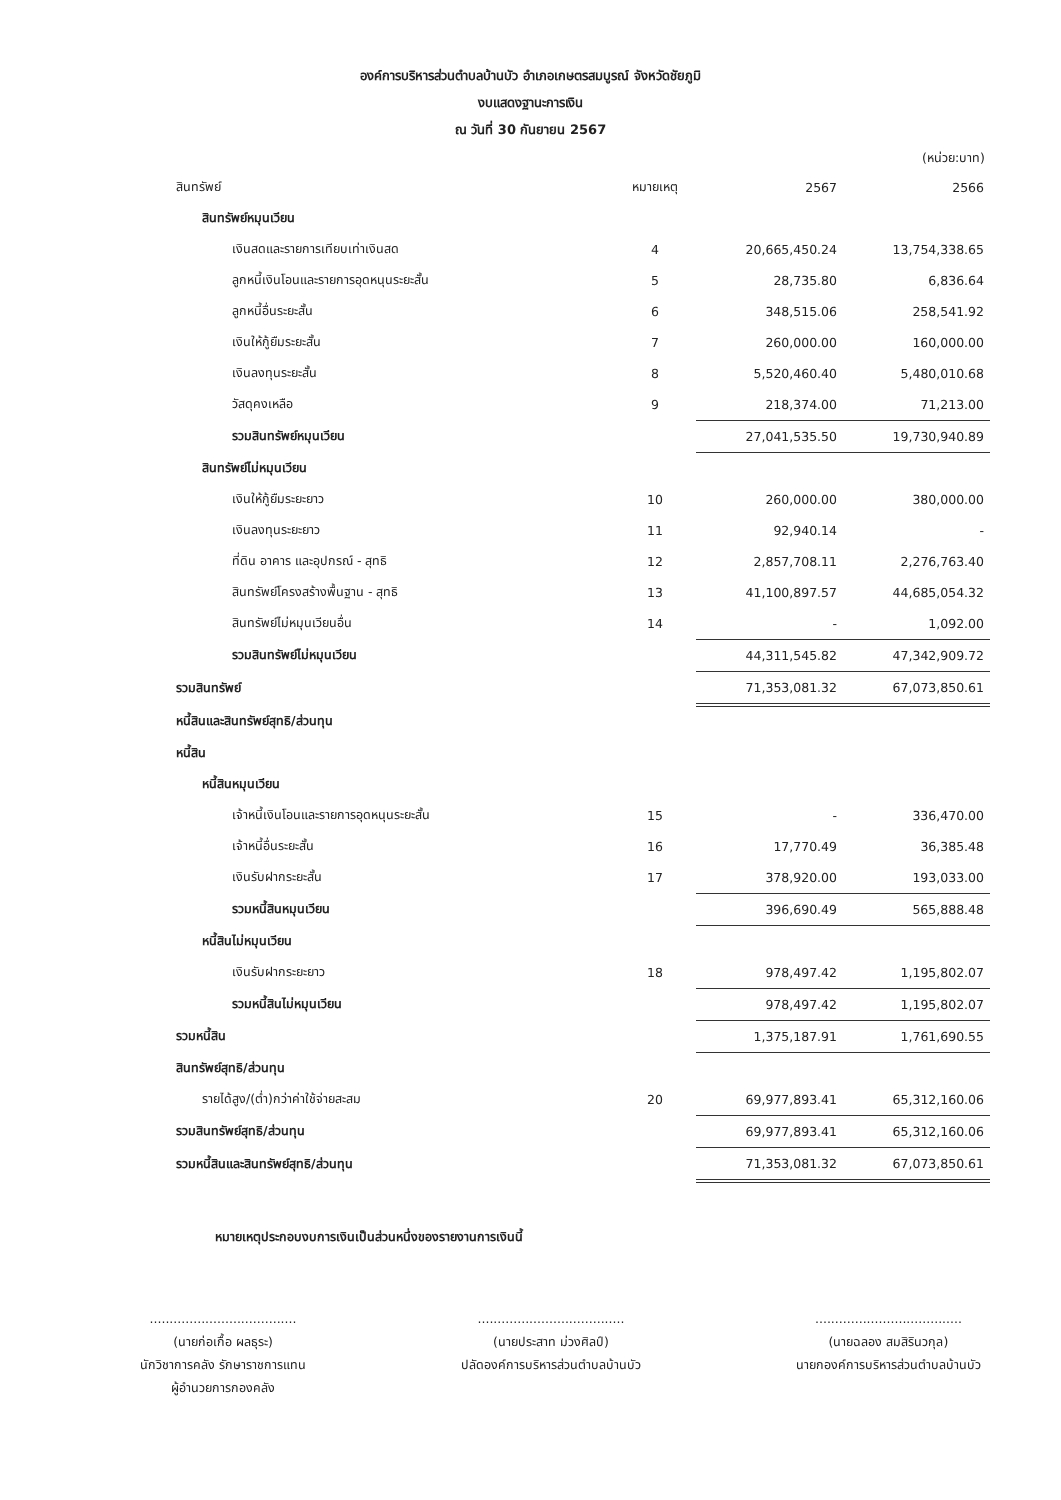องค์การบริหารส่วนตำบลบ้านบัว อำเภอเกษตรสมบูรณ์ จังหวัดชัยภูมิ
งบแสดงฐานะการเงิน
ณ วันที่ 30 กันยายน 2567
(หน่วย:บาท)
| สินทรัพย์ | หมายเหตุ | 2567 | 2566 |
| --- | --- | --- | --- |
| สินทรัพย์หมุนเวียน | | | |
| เงินสดและรายการเทียบเท่าเงินสด | 4 | 20,665,450.24 | 13,754,338.65 |
| ลูกหนี้เงินโอนและรายการอุดหนุนระยะสั้น | 5 | 28,735.80 | 6,836.64 |
| ลูกหนี้อื่นระยะสั้น | 6 | 348,515.06 | 258,541.92 |
| เงินให้กู้ยืมระยะสั้น | 7 | 260,000.00 | 160,000.00 |
| เงินลงทุนระยะสั้น | 8 | 5,520,460.40 | 5,480,010.68 |
| วัสดุคงเหลือ | 9 | 218,374.00 | 71,213.00 |
| รวมสินทรัพย์หมุนเวียน | | 27,041,535.50 | 19,730,940.89 |
| สินทรัพย์ไม่หมุนเวียน | | | |
| เงินให้กู้ยืมระยะยาว | 10 | 260,000.00 | 380,000.00 |
| เงินลงทุนระยะยาว | 11 | 92,940.14 | - |
| ที่ดิน อาคาร และอุปกรณ์ - สุทธิ | 12 | 2,857,708.11 | 2,276,763.40 |
| สินทรัพย์โครงสร้างพื้นฐาน - สุทธิ | 13 | 41,100,897.57 | 44,685,054.32 |
| สินทรัพย์ไม่หมุนเวียนอื่น | 14 | - | 1,092.00 |
| รวมสินทรัพย์ไม่หมุนเวียน | | 44,311,545.82 | 47,342,909.72 |
| รวมสินทรัพย์ | | 71,353,081.32 | 67,073,850.61 |
| หนี้สินและสินทรัพย์สุทธิ/ส่วนทุน | | | |
| หนี้สิน | | | |
| หนี้สินหมุนเวียน | | | |
| เจ้าหนี้เงินโอนและรายการอุดหนุนระยะสั้น | 15 | - | 336,470.00 |
| เจ้าหนี้อื่นระยะสั้น | 16 | 17,770.49 | 36,385.48 |
| เงินรับฝากระยะสั้น | 17 | 378,920.00 | 193,033.00 |
| รวมหนี้สินหมุนเวียน | | 396,690.49 | 565,888.48 |
| หนี้สินไม่หมุนเวียน | | | |
| เงินรับฝากระยะยาว | 18 | 978,497.42 | 1,195,802.07 |
| รวมหนี้สินไม่หมุนเวียน | | 978,497.42 | 1,195,802.07 |
| รวมหนี้สิน | | 1,375,187.91 | 1,761,690.55 |
| สินทรัพย์สุทธิ/ส่วนทุน | | | |
| รายได้สูง/(ต่ำ)กว่าค่าใช้จ่ายสะสม | 20 | 69,977,893.41 | 65,312,160.06 |
| รวมสินทรัพย์สุทธิ/ส่วนทุน | | 69,977,893.41 | 65,312,160.06 |
| รวมหนี้สินและสินทรัพย์สุทธิ/ส่วนทุน | | 71,353,081.32 | 67,073,850.61 |
หมายเหตุประกอบงบการเงินเป็นส่วนหนึ่งของรายงานการเงินนี้
.....................................
(นายก่อเกื้อ ผลธุระ)
นักวิชาการคลัง รักษาราชการแทน
ผู้อำนวยการกองคลัง
.....................................
(นายประสาท ม่วงศิลป์)
ปลัดองค์การบริหารส่วนตำบลบ้านบัว
.....................................
(นายฉลอง สมสิรินวกุล)
นายกองค์การบริหารส่วนตำบลบ้านบัว